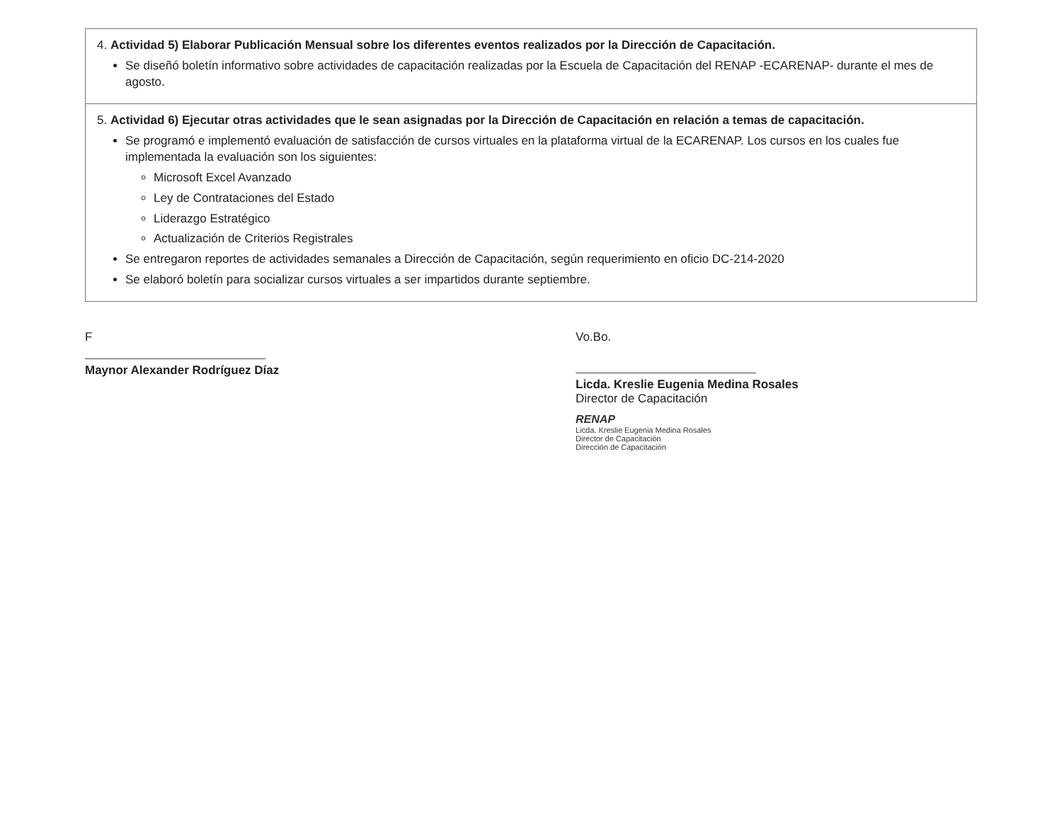| 4. Actividad 5) Elaborar Publicación Mensual sobre los diferentes eventos realizados por la Dirección de Capacitación. Se diseñó boletín informativo sobre actividades de capacitación realizadas por la Escuela de Capacitación del RENAP -ECARENAP- durante el mes de agosto. |
| 5. Actividad 6) Ejecutar otras actividades que le sean asignadas por la Dirección de Capacitación en relación a temas de capacitación. Se programó e implementó evaluación de satisfacción de cursos virtuales en la plataforma virtual de la ECARENAP. Los cursos en los cuales fue implementada la evaluación son los siguientes: Microsoft Excel Avanzado Ley de Contrataciones del Estado Liderazgo Estratégico Actualización de Criterios Registrales Se entregaron reportes de actividades semanales a Dirección de Capacitación, según requerimiento en oficio DC-214-2020 Se elaboró boletín para socializar cursos virtuales a ser impartidos durante septiembre. |
F
Maynor Alexander Rodríguez Díaz
Vo.Bo.
Licda. Kreslie Eugenia Medina Rosales
Director de Capacitación
RENAP
Licda. Kreslie Eugenia Medina Rosales
Director de Capacitación
Dirección de Capacitación